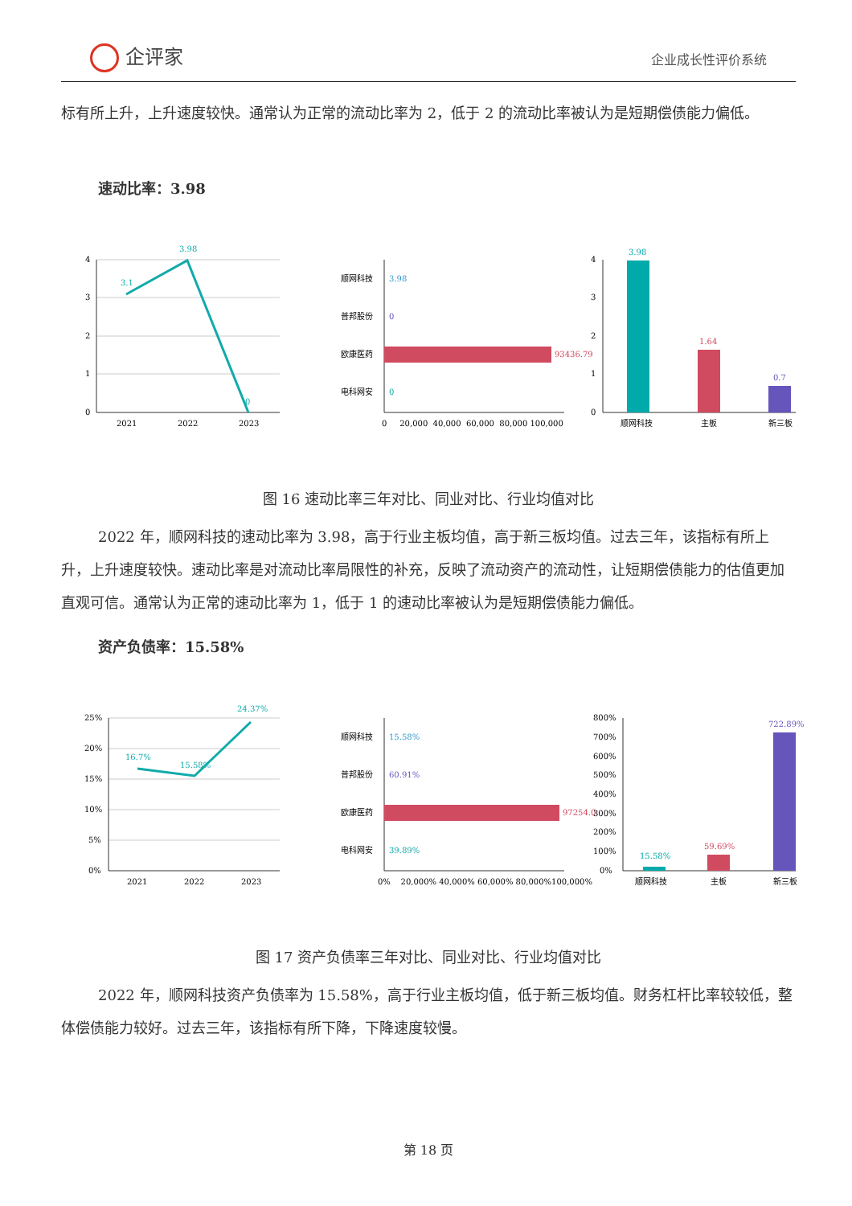企评家 企业成长性评价系统
标有所上升，上升速度较快。通常认为正常的流动比率为 2，低于 2 的流动比率被认为是短期偿债能力偏低。
速动比率：3.98
3.1
3.98
0
4
3
2
1
0
2021
2022
2023
顺网科技
3.98
普邦股份
0
欧康医药
93436.79
电科网安
0
0 20,000 40,000 60,000 80,000 100,000
3.98
1.64
0.7
4
3
2
1
0
顺网科技
主板
新三板
图 16 速动比率三年对比、同业对比、行业均值对比
2022 年，顺网科技的速动比率为 3.98，高于行业主板均值，高于新三板均值。过去三年，该指标有所上升，上升速度较快。速动比率是对流动比率局限性的补充，反映了流动资产的流动性，让短期偿债能力的估值更加直观可信。通常认为正常的速动比率为 1，低于 1 的速动比率被认为是短期偿债能力偏低。
资产负债率：15.58%
16.7%
15.58%
24.37%
25%
20%
15%
10%
5%
0%
2021
2022
2023
顺网科技
15.58%
普邦股份
60.91%
欧康医药
97254.0
电科网安
39.89%
0% 20,000% 40,000% 60,000% 80,000%100,000%
15.58%
59.69%
722.89%
800%
700%
600%
500%
400%
300%
200%
100%
0%
顺网科技
主板
新三板
图 17 资产负债率三年对比、同业对比、行业均值对比
2022 年，顺网科技资产负债率为 15.58%，高于行业主板均值，低于新三板均值。财务杠杆比率较较低，整体偿债能力较好。过去三年，该指标有所下降，下降速度较慢。
第 18 页